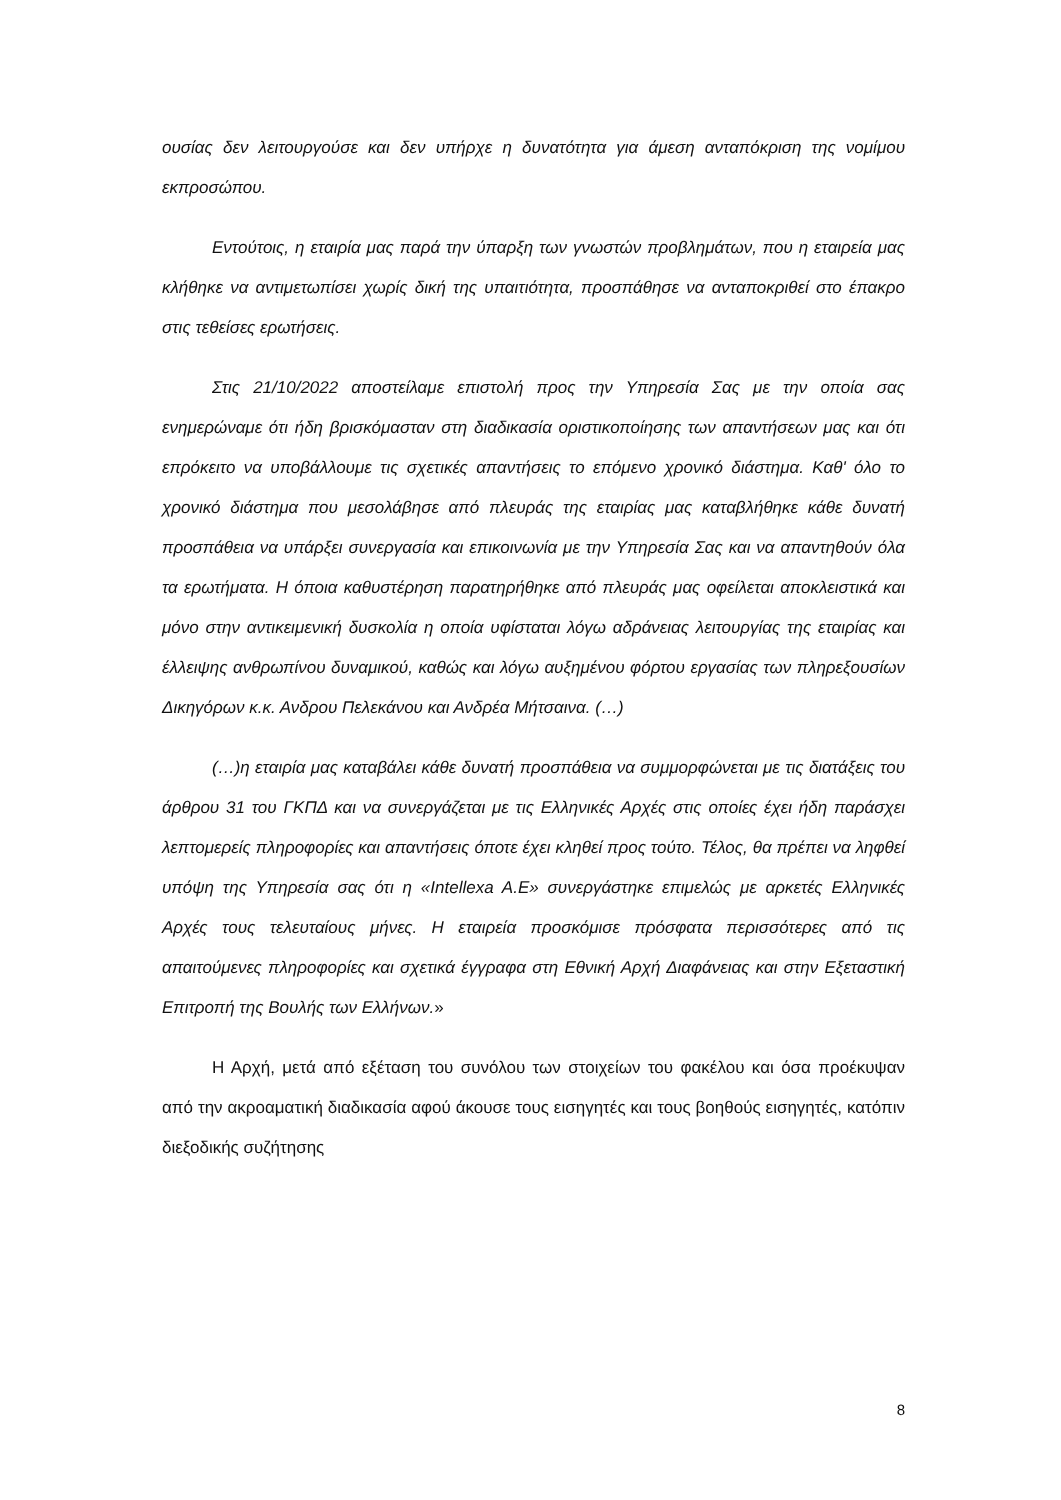ουσίας δεν λειτουργούσε και δεν υπήρχε η δυνατότητα για άμεση ανταπόκριση της νομίμου εκπροσώπου.
Εντούτοις, η εταιρία μας παρά την ύπαρξη των γνωστών προβλημάτων, που η εταιρεία μας κλήθηκε να αντιμετωπίσει χωρίς δική της υπαιτιότητα, προσπάθησε να ανταποκριθεί στο έπακρο στις τεθείσες ερωτήσεις.
Στις 21/10/2022 αποστείλαμε επιστολή προς την Υπηρεσία Σας με την οποία σας ενημερώναμε ότι ήδη βρισκόμασταν στη διαδικασία οριστικοποίησης των απαντήσεων μας και ότι επρόκειτο να υποβάλλουμε τις σχετικές απαντήσεις το επόμενο χρονικό διάστημα. Καθ' όλο το χρονικό διάστημα που μεσολάβησε από πλευράς της εταιρίας μας καταβλήθηκε κάθε δυνατή προσπάθεια να υπάρξει συνεργασία και επικοινωνία με την Υπηρεσία Σας και να απαντηθούν όλα τα ερωτήματα. Η όποια καθυστέρηση παρατηρήθηκε από πλευράς μας οφείλεται αποκλειστικά και μόνο στην αντικειμενική δυσκολία η οποία υφίσταται λόγω αδράνειας λειτουργίας της εταιρίας και έλλειψης ανθρωπίνου δυναμικού, καθώς και λόγω αυξημένου φόρτου εργασίας των πληρεξουσίων Δικηγόρων κ.κ. Ανδρου Πελεκάνου και Ανδρέα Μήτσαινα. (…)
(…)η εταιρία μας καταβάλει κάθε δυνατή προσπάθεια να συμμορφώνεται με τις διατάξεις του άρθρου 31 του ΓΚΠΔ και να συνεργάζεται με τις Ελληνικές Αρχές στις οποίες έχει ήδη παράσχει λεπτομερείς πληροφορίες και απαντήσεις όποτε έχει κληθεί προς τούτο. Τέλος, θα πρέπει να ληφθεί υπόψη της Υπηρεσία σας ότι η «Intellexa A.E» συνεργάστηκε επιμελώς με αρκετές Ελληνικές Αρχές τους τελευταίους μήνες. Η εταιρεία προσκόμισε πρόσφατα περισσότερες από τις απαιτούμενες πληροφορίες και σχετικά έγγραφα στη Εθνική Αρχή Διαφάνειας και στην Εξεταστική Επιτροπή της Βουλής των Ελλήνων.»
Η Αρχή, μετά από εξέταση του συνόλου των στοιχείων του φακέλου και όσα προέκυψαν από την ακροαματική διαδικασία αφού άκουσε τους εισηγητές και τους βοηθούς εισηγητές, κατόπιν διεξοδικής συζήτησης
8